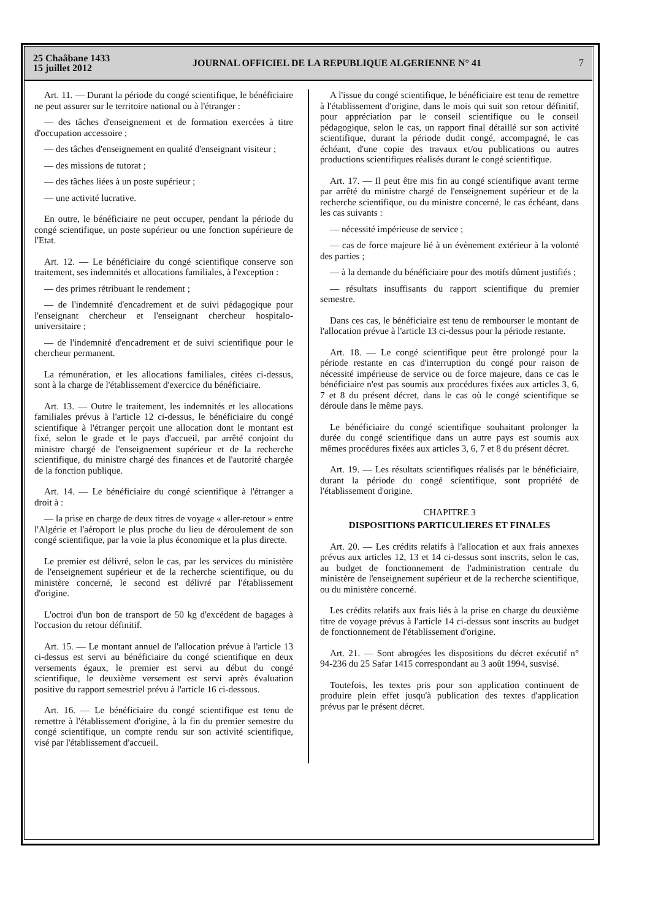25 Chaâbane 1433
15 juillet 2012
JOURNAL OFFICIEL DE LA REPUBLIQUE ALGERIENNE N° 41
7
Art. 11. — Durant la période du congé scientifique, le bénéficiaire ne peut assurer sur le territoire national ou à l'étranger :
— des tâches d'enseignement et de formation exercées à titre d'occupation accessoire ;
— des tâches d'enseignement en qualité d'enseignant visiteur ;
— des missions de tutorat ;
— des tâches liées à un poste supérieur ;
— une activité lucrative.
En outre, le bénéficiaire ne peut occuper, pendant la période du congé scientifique, un poste supérieur ou une fonction supérieure de l'Etat.
Art. 12. — Le bénéficiaire du congé scientifique conserve son traitement, ses indemnités et allocations familiales, à l'exception :
— des primes rétribuant le rendement ;
— de l'indemnité d'encadrement et de suivi pédagogique pour l'enseignant chercheur et l'enseignant chercheur hospitalo-universitaire ;
— de l'indemnité d'encadrement et de suivi scientifique pour le chercheur permanent.
La rémunération, et les allocations familiales, citées ci-dessus, sont à la charge de l'établissement d'exercice du bénéficiaire.
Art. 13. — Outre le traitement, les indemnités et les allocations familiales prévus à l'article 12 ci-dessus, le bénéficiaire du congé scientifique à l'étranger perçoit une allocation dont le montant est fixé, selon le grade et le pays d'accueil, par arrêté conjoint du ministre chargé de l'enseignement supérieur et de la recherche scientifique, du ministre chargé des finances et de l'autorité chargée de la fonction publique.
Art. 14. — Le bénéficiaire du congé scientifique à l'étranger a droit à :
— la prise en charge de deux titres de voyage « aller-retour » entre l'Algérie et l'aéroport le plus proche du lieu de déroulement de son congé scientifique, par la voie la plus économique et la plus directe.
Le premier est délivré, selon le cas, par les services du ministère de l'enseignement supérieur et de la recherche scientifique, ou du ministère concerné, le second est délivré par l'établissement d'origine.
L'octroi d'un bon de transport de 50 kg d'excédent de bagages à l'occasion du retour définitif.
Art. 15. — Le montant annuel de l'allocation prévue à l'article 13 ci-dessus est servi au bénéficiaire du congé scientifique en deux versements égaux, le premier est servi au début du congé scientifique, le deuxième versement est servi après évaluation positive du rapport semestriel prévu à l'article 16 ci-dessous.
Art. 16. — Le bénéficiaire du congé scientifique est tenu de remettre à l'établissement d'origine, à la fin du premier semestre du congé scientifique, un compte rendu sur son activité scientifique, visé par l'établissement d'accueil.
A l'issue du congé scientifique, le bénéficiaire est tenu de remettre à l'établissement d'origine, dans le mois qui suit son retour définitif, pour appréciation par le conseil scientifique ou le conseil pédagogique, selon le cas, un rapport final détaillé sur son activité scientifique, durant la période dudit congé, accompagné, le cas échéant, d'une copie des travaux et/ou publications ou autres productions scientifiques réalisés durant le congé scientifique.
Art. 17. — Il peut être mis fin au congé scientifique avant terme par arrêté du ministre chargé de l'enseignement supérieur et de la recherche scientifique, ou du ministre concerné, le cas échéant, dans les cas suivants :
— nécessité impérieuse de service ;
— cas de force majeure lié à un évènement extérieur à la volonté des parties ;
— à la demande du bénéficiaire pour des motifs dûment justifiés ;
— résultats insuffisants du rapport scientifique du premier semestre.
Dans ces cas, le bénéficiaire est tenu de rembourser le montant de l'allocation prévue à l'article 13 ci-dessus pour la période restante.
Art. 18. — Le congé scientifique peut être prolongé pour la période restante en cas d'interruption du congé pour raison de nécessité impérieuse de service ou de force majeure, dans ce cas le bénéficiaire n'est pas soumis aux procédures fixées aux articles 3, 6, 7 et 8 du présent décret, dans le cas où le congé scientifique se déroule dans le même pays.
Le bénéficiaire du congé scientifique souhaitant prolonger la durée du congé scientifique dans un autre pays est soumis aux mêmes procédures fixées aux articles 3, 6, 7 et 8 du présent décret.
Art. 19. — Les résultats scientifiques réalisés par le bénéficiaire, durant la période du congé scientifique, sont propriété de l'établissement d'origine.
CHAPITRE 3
DISPOSITIONS PARTICULIERES ET FINALES
Art. 20. — Les crédits relatifs à l'allocation et aux frais annexes prévus aux articles 12, 13 et 14 ci-dessus sont inscrits, selon le cas, au budget de fonctionnement de l'administration centrale du ministère de l'enseignement supérieur et de la recherche scientifique, ou du ministère concerné.
Les crédits relatifs aux frais liés à la prise en charge du deuxième titre de voyage prévus à l'article 14 ci-dessus sont inscrits au budget de fonctionnement de l'établissement d'origine.
Art. 21. — Sont abrogées les dispositions du décret exécutif n° 94-236 du 25 Safar 1415 correspondant au 3 août 1994, susvisé.
Toutefois, les textes pris pour son application continuent de produire plein effet jusqu'à publication des textes d'application prévus par le présent décret.